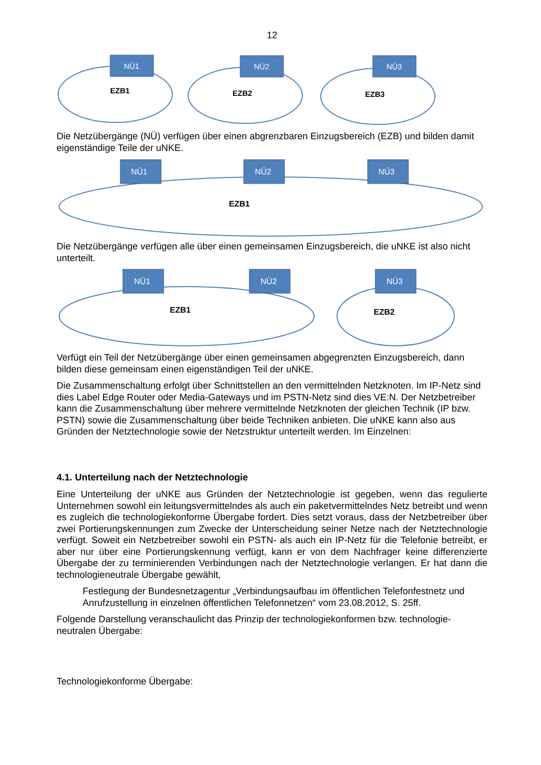12
NÜ1
NÜ2
NÜ3
EZB1
EZB2
EZB3
Die Netzübergänge (NÜ) verfügen über einen abgrenzbaren Einzugsbereich (EZB) und bilden damit eigenständige Teile der uNKE.
NÜ1
NÜ2
NÜ3
EZB1
Die Netzübergänge verfügen alle über einen gemeinsamen Einzugsbereich, die uNKE ist also nicht unterteilt.
NÜ1
NÜ2
NÜ3
EZB1
EZB2
Verfügt ein Teil der Netzübergänge über einen gemeinsamen abgegrenzten Einzugsbereich, dann bilden diese gemeinsam einen eigenständigen Teil der uNKE.
Die Zusammenschaltung erfolgt über Schnittstellen an den vermittelnden Netzknoten. Im IP-Netz sind dies Label Edge Router oder Media-Gateways und im PSTN-Netz sind dies VE:N. Der Netzbetreiber kann die Zusammenschaltung über mehrere vermittelnde Netzknoten der gleichen Technik (IP bzw. PSTN) sowie die Zusammenschaltung über beide Techniken anbieten. Die uNKE kann also aus Gründen der Netztechnologie sowie der Netzstruktur unterteilt werden. Im Einzelnen:
4.1. Unterteilung nach der Netztechnologie
Eine Unterteilung der uNKE aus Gründen der Netztechnologie ist gegeben, wenn das regulierte Unternehmen sowohl ein leitungsvermittelndes als auch ein paketvermittelndes Netz betreibt und wenn es zugleich die technologiekonforme Übergabe fordert. Dies setzt voraus, dass der Netzbetreiber über zwei Portierungskennungen zum Zwecke der Unterscheidung seiner Netze nach der Netztechnologie verfügt. Soweit ein Netzbetreiber sowohl ein PSTN- als auch ein IP-Netz für die Telefonie betreibt, er aber nur über eine Portierungskennung verfügt, kann er von dem Nachfrager keine differenzierte Übergabe der zu terminierenden Verbindungen nach der Netztechnologie verlangen. Er hat dann die technologieneutrale Übergabe gewählt,
Festlegung der Bundesnetzagentur „Verbindungsaufbau im öffentlichen Telefonfestnetz und Anrufzustellung in einzelnen öffentlichen Telefonnetzen“ vom 23.08.2012, S. 25ff.
Folgende Darstellung veranschaulicht das Prinzip der technologiekonformen bzw. technologie-neutralen Übergabe:
Technologiekonforme Übergabe: